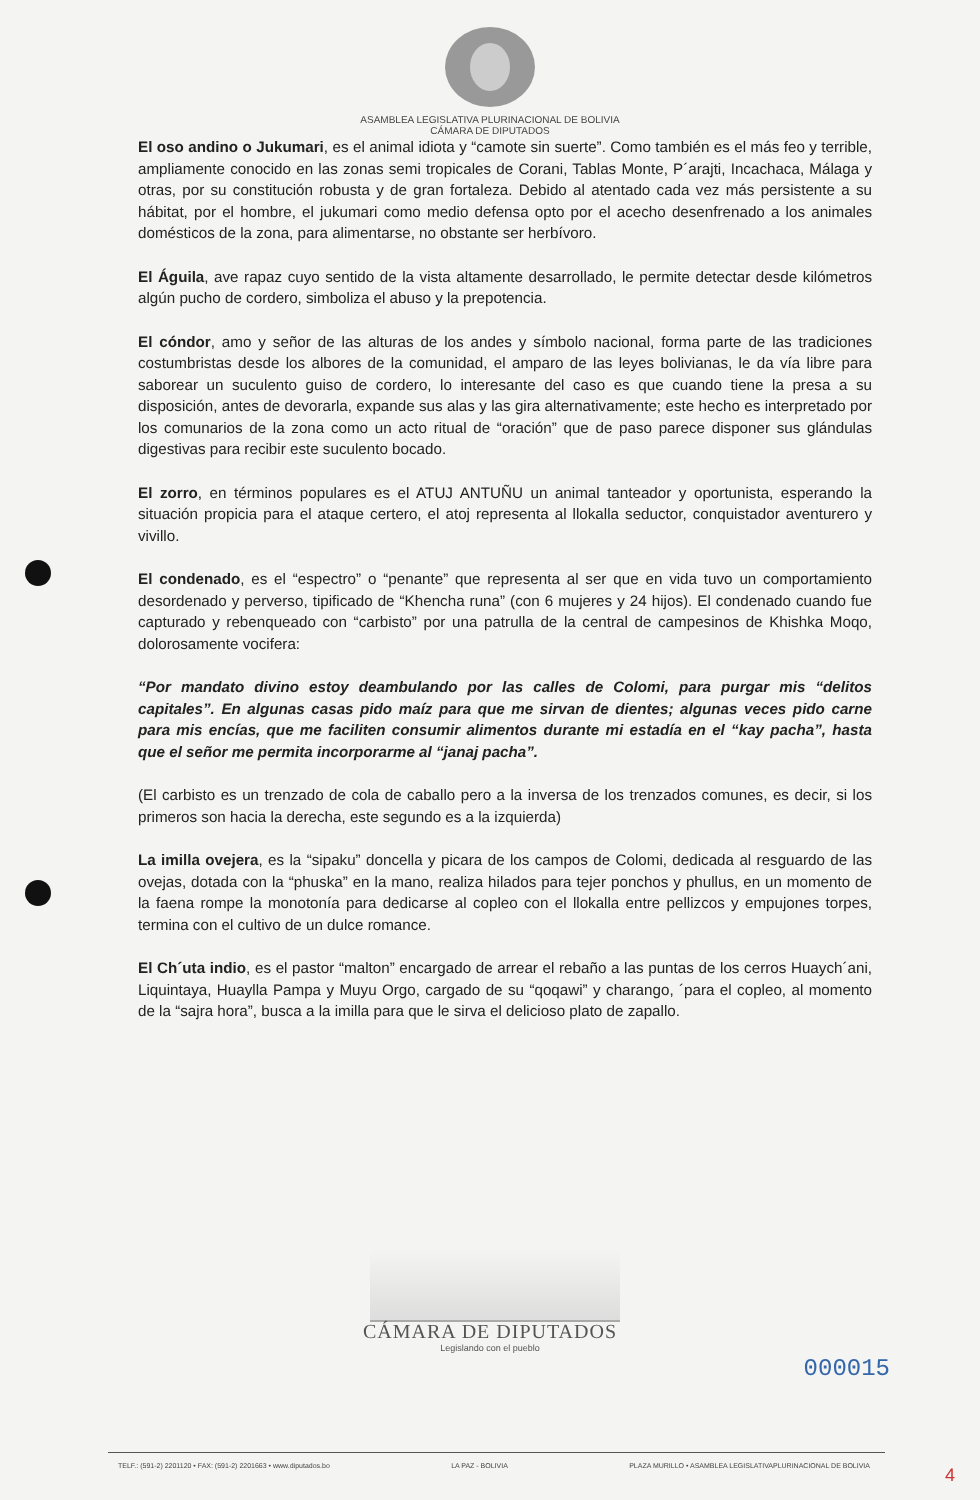ASAMBLEA LEGISLATIVA PLURINACIONAL DE BOLIVIA
CÁMARA DE DIPUTADOS
El oso andino o Jukumari, es el animal idiota y “camote sin suerte”. Como también es el más feo y terrible, ampliamente conocido en las zonas semi tropicales de Corani, Tablas Monte, P´arajti, Incachaca, Málaga y otras, por su constitución robusta y de gran fortaleza. Debido al atentado cada vez más persistente a su hábitat, por el hombre, el jukumari como medio defensa opto por el acecho desenfrenado a los animales domésticos de la zona, para alimentarse, no obstante ser herbívoro.
El Águila, ave rapaz cuyo sentido de la vista altamente desarrollado, le permite detectar desde kilómetros algún pucho de cordero, simboliza el abuso y la prepotencia.
El cóndor, amo y señor de las alturas de los andes y símbolo nacional, forma parte de las tradiciones costumbristas desde los albores de la comunidad, el amparo de las leyes bolivianas, le da vía libre para saborear un suculento guiso de cordero, lo interesante del caso es que cuando tiene la presa a su disposición, antes de devorarla, expande sus alas y las gira alternativamente; este hecho es interpretado por los comunarios de la zona como un acto ritual de “oración” que de paso parece disponer sus glándulas digestivas para recibir este suculento bocado.
El zorro, en términos populares es el ATUJ ANTUÑU un animal tanteador y oportunista, esperando la situación propicia para el ataque certero, el atoj representa al llokalla seductor, conquistador aventurero y vivillo.
El condenado, es el “espectro” o “penante” que representa al ser que en vida tuvo un comportamiento desordenado y perverso, tipificado de “Khencha runa” (con 6 mujeres y 24 hijos). El condenado cuando fue capturado y rebenqueado con “carbisto” por una patrulla de la central de campesinos de Khishka Moqo, dolorosamente vocifera:
“Por mandato divino estoy deambulando por las calles de Colomi, para purgar mis “delitos capitales”. En algunas casas pido maíz para que me sirvan de dientes; algunas veces pido carne para mis encías, que me faciliten consumir alimentos durante mi estadía en el “kay pacha”, hasta que el señor me permita incorporarme al “janaj pacha”.
(El carbisto es un trenzado de cola de caballo pero a la inversa de los trenzados comunes, es decir, si los primeros son hacia la derecha, este segundo es a la izquierda)
La imilla ovejera, es la “sipaku” doncella y picara de los campos de Colomi, dedicada al resguardo de las ovejas, dotada con la “phuska” en la mano, realiza hilados para tejer ponchos y phullus, en un momento de la faena rompe la monotonía para dedicarse al copleo con el llokalla entre pellizcos y empujones torpes, termina con el cultivo de un dulce romance.
El Ch´uta indio, es el pastor “malton” encargado de arrear el rebaño a las puntas de los cerros Huaych´ani, Liquintaya, Huaylla Pampa y Muyu Orgo, cargado de su “qoqawi” y charango, ´para el copleo, al momento de la “sajra hora”, busca a la imilla para que le sirva el delicioso plato de zapallo.
CÁMARA DE DIPUTADOS
Legislando con el pueblo
000015
TELF.: (591-2) 2201120 • FAX: (591-2) 2201663 • www.diputados.bo LA PAZ - BOLIVIA PLAZA MURILLO • ASAMBLEA LEGISLATIVAPLURINACIONAL DE BOLIVIA
4